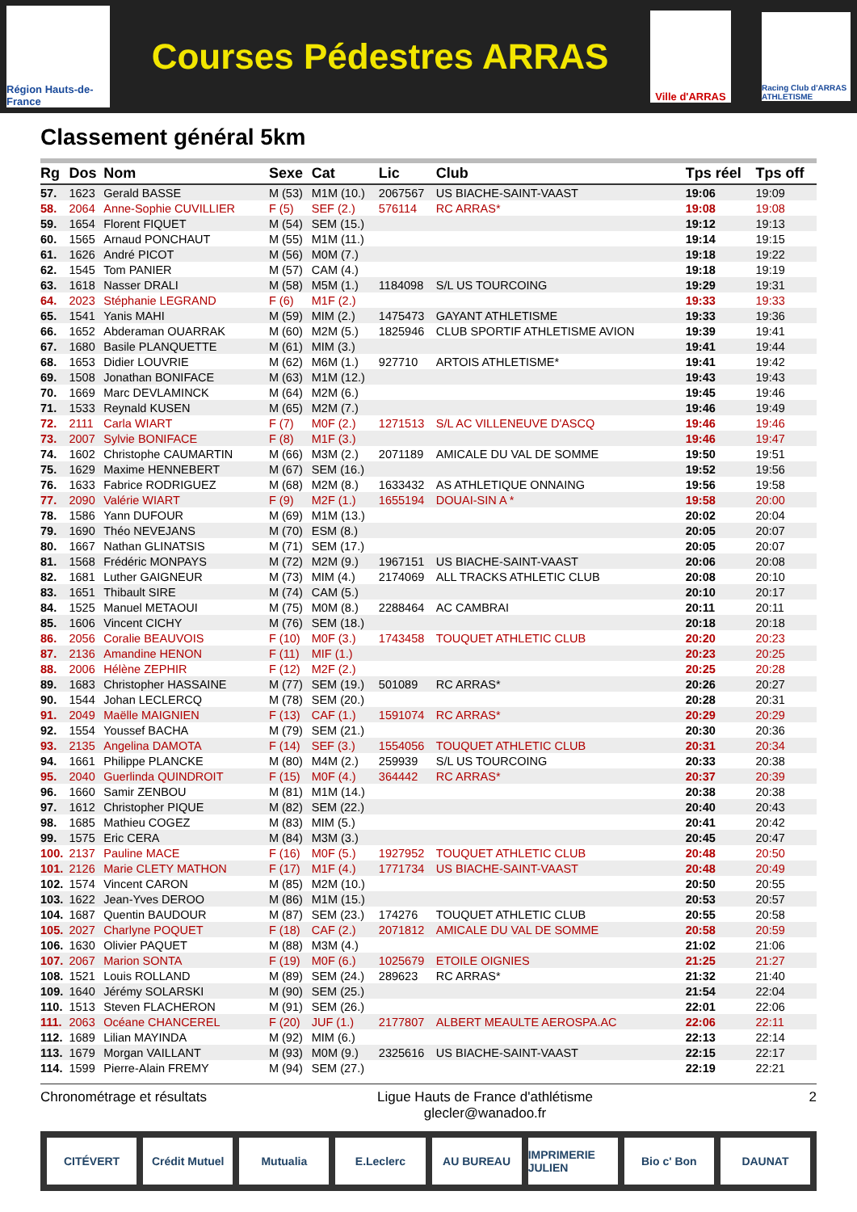Région Hauts-de-France
Courses Pédestres ARRAS
Ville d'ARRAS
Racing Club d'ARRAS ATHLETISME
Classement général 5km
| Rg | Dos | Nom | Sexe | Cat | Lic | Club | Tps réel | Tps off |
| --- | --- | --- | --- | --- | --- | --- | --- | --- |
| 57. | 1623 | Gerald BASSE | M (53) | M1M (10.) | 2067567 | US BIACHE-SAINT-VAAST | 19:06 | 19:09 |
| 58. | 2064 | Anne-Sophie CUVILLIER | F (5) | SEF (2.) | 576114 | RC ARRAS* | 19:08 | 19:08 |
| 59. | 1654 | Florent FIQUET | M (54) | SEM (15.) | | | 19:12 | 19:13 |
| 60. | 1565 | Arnaud PONCHAUT | M (55) | M1M (11.) | | | 19:14 | 19:15 |
| 61. | 1626 | André PICOT | M (56) | M0M (7.) | | | 19:18 | 19:22 |
| 62. | 1545 | Tom PANIER | M (57) | CAM (4.) | | | 19:18 | 19:19 |
| 63. | 1618 | Nasser DRALI | M (58) | M5M (1.) | 1184098 | S/L US TOURCOING | 19:29 | 19:31 |
| 64. | 2023 | Stéphanie LEGRAND | F (6) | M1F (2.) | | | 19:33 | 19:33 |
| 65. | 1541 | Yanis MAHI | M (59) | MIM (2.) | 1475473 | GAYANT ATHLETISME | 19:33 | 19:36 |
| 66. | 1652 | Abderaman OUARRAK | M (60) | M2M (5.) | 1825946 | CLUB SPORTIF ATHLETISME AVION | 19:39 | 19:41 |
| 67. | 1680 | Basile PLANQUETTE | M (61) | MIM (3.) | | | 19:41 | 19:44 |
| 68. | 1653 | Didier LOUVRIE | M (62) | M6M (1.) | 927710 | ARTOIS ATHLETISME* | 19:41 | 19:42 |
| 69. | 1508 | Jonathan BONIFACE | M (63) | M1M (12.) | | | 19:43 | 19:43 |
| 70. | 1669 | Marc DEVLAMINCK | M (64) | M2M (6.) | | | 19:45 | 19:46 |
| 71. | 1533 | Reynald KUSEN | M (65) | M2M (7.) | | | 19:46 | 19:49 |
| 72. | 2111 | Carla WIART | F (7) | M0F (2.) | 1271513 | S/L AC VILLENEUVE D'ASCQ | 19:46 | 19:46 |
| 73. | 2007 | Sylvie BONIFACE | F (8) | M1F (3.) | | | 19:46 | 19:47 |
| 74. | 1602 | Christophe CAUMARTIN | M (66) | M3M (2.) | 2071189 | AMICALE DU VAL DE SOMME | 19:50 | 19:51 |
| 75. | 1629 | Maxime HENNEBERT | M (67) | SEM (16.) | | | 19:52 | 19:56 |
| 76. | 1633 | Fabrice RODRIGUEZ | M (68) | M2M (8.) | 1633432 | AS ATHLETIQUE ONNAING | 19:56 | 19:58 |
| 77. | 2090 | Valérie WIART | F (9) | M2F (1.) | 1655194 | DOUAI-SIN A * | 19:58 | 20:00 |
| 78. | 1586 | Yann DUFOUR | M (69) | M1M (13.) | | | 20:02 | 20:04 |
| 79. | 1690 | Théo NEVEJANS | M (70) | ESM (8.) | | | 20:05 | 20:07 |
| 80. | 1667 | Nathan GLINATSIS | M (71) | SEM (17.) | | | 20:05 | 20:07 |
| 81. | 1568 | Frédéric MONPAYS | M (72) | M2M (9.) | 1967151 | US BIACHE-SAINT-VAAST | 20:06 | 20:08 |
| 82. | 1681 | Luther GAIGNEUR | M (73) | MIM (4.) | 2174069 | ALL TRACKS ATHLETIC CLUB | 20:08 | 20:10 |
| 83. | 1651 | Thibault SIRE | M (74) | CAM (5.) | | | 20:10 | 20:17 |
| 84. | 1525 | Manuel METAOUI | M (75) | M0M (8.) | 2288464 | AC CAMBRAI | 20:11 | 20:11 |
| 85. | 1606 | Vincent CICHY | M (76) | SEM (18.) | | | 20:18 | 20:18 |
| 86. | 2056 | Coralie BEAUVOIS | F (10) | M0F (3.) | 1743458 | TOUQUET ATHLETIC CLUB | 20:20 | 20:23 |
| 87. | 2136 | Amandine HENON | F (11) | MIF (1.) | | | 20:23 | 20:25 |
| 88. | 2006 | Hélène ZEPHIR | F (12) | M2F (2.) | | | 20:25 | 20:28 |
| 89. | 1683 | Christopher HASSAINE | M (77) | SEM (19.) | 501089 | RC ARRAS* | 20:26 | 20:27 |
| 90. | 1544 | Johan LECLERCQ | M (78) | SEM (20.) | | | 20:28 | 20:31 |
| 91. | 2049 | Maëlle MAIGNIEN | F (13) | CAF (1.) | 1591074 | RC ARRAS* | 20:29 | 20:29 |
| 92. | 1554 | Youssef BACHA | M (79) | SEM (21.) | | | 20:30 | 20:36 |
| 93. | 2135 | Angelina DAMOTA | F (14) | SEF (3.) | 1554056 | TOUQUET ATHLETIC CLUB | 20:31 | 20:34 |
| 94. | 1661 | Philippe PLANCKE | M (80) | M4M (2.) | 259939 | S/L US TOURCOING | 20:33 | 20:38 |
| 95. | 2040 | Guerlinda QUINDROIT | F (15) | M0F (4.) | 364442 | RC ARRAS* | 20:37 | 20:39 |
| 96. | 1660 | Samir ZENBOU | M (81) | M1M (14.) | | | 20:38 | 20:38 |
| 97. | 1612 | Christopher PIQUE | M (82) | SEM (22.) | | | 20:40 | 20:43 |
| 98. | 1685 | Mathieu COGEZ | M (83) | MIM (5.) | | | 20:41 | 20:42 |
| 99. | 1575 | Eric CERA | M (84) | M3M (3.) | | | 20:45 | 20:47 |
| 100. | 2137 | Pauline MACE | F (16) | M0F (5.) | 1927952 | TOUQUET ATHLETIC CLUB | 20:48 | 20:50 |
| 101. | 2126 | Marie CLETY MATHON | F (17) | M1F (4.) | 1771734 | US BIACHE-SAINT-VAAST | 20:48 | 20:49 |
| 102. | 1574 | Vincent CARON | M (85) | M2M (10.) | | | 20:50 | 20:55 |
| 103. | 1622 | Jean-Yves DEROO | M (86) | M1M (15.) | | | 20:53 | 20:57 |
| 104. | 1687 | Quentin BAUDOUR | M (87) | SEM (23.) | 174276 | TOUQUET ATHLETIC CLUB | 20:55 | 20:58 |
| 105. | 2027 | Charlyne POQUET | F (18) | CAF (2.) | 2071812 | AMICALE DU VAL DE SOMME | 20:58 | 20:59 |
| 106. | 1630 | Olivier PAQUET | M (88) | M3M (4.) | | | 21:02 | 21:06 |
| 107. | 2067 | Marion SONTA | F (19) | M0F (6.) | 1025679 | ETOILE OIGNIES | 21:25 | 21:27 |
| 108. | 1521 | Louis ROLLAND | M (89) | SEM (24.) | 289623 | RC ARRAS* | 21:32 | 21:40 |
| 109. | 1640 | Jérémy SOLARSKI | M (90) | SEM (25.) | | | 21:54 | 22:04 |
| 110. | 1513 | Steven FLACHERON | M (91) | SEM (26.) | | | 22:01 | 22:06 |
| 111. | 2063 | Océane CHANCEREL | F (20) | JUF (1.) | 2177807 | ALBERT MEAULTE AEROSPA.AC | 22:06 | 22:11 |
| 112. | 1689 | Lilian MAYINDA | M (92) | MIM (6.) | | | 22:13 | 22:14 |
| 113. | 1679 | Morgan VAILLANT | M (93) | M0M (9.) | 2325616 | US BIACHE-SAINT-VAAST | 22:15 | 22:17 |
| 114. | 1599 | Pierre-Alain FREMY | M (94) | SEM (27.) | | | 22:19 | 22:21 |
Chronométrage et résultats Ligue Hauts de France d'athlétisme
glecler@wanadoo.fr
2
CITÉVERT Crédit Mutuel Mutualia E.Leclerc AU BUREAU IMPRIMERIE JULIEN Bio c' Bon DAUNAT